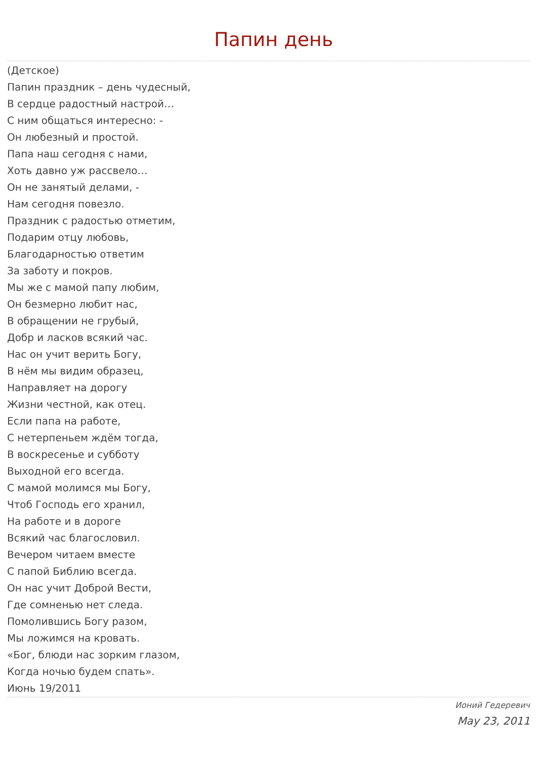Папин день
(Детское)
Папин праздник – день чудесный,
В сердце радостный настрой…
С ним общаться интересно: -
Он любезный и простой.
Папа наш сегодня с нами,
Хоть давно уж рассвело…
Он не занятый делами, -
Нам сегодня повезло.
Праздник с радостью отметим,
Подарим отцу любовь,
Благодарностью ответим
За заботу и покров.
Мы же с мамой папу любим,
Он безмерно любит нас,
В обращении не грубый,
Добр и ласков всякий час.
Нас он учит верить Богу,
В нём мы видим образец,
Направляет на дорогу
Жизни честной, как отец.
Если папа на работе,
С нетерпеньем ждём тогда,
В воскресенье и субботу
Выходной его всегда.
С мамой молимся мы Богу,
Чтоб Господь его хранил,
На работе и в дороге
Всякий час благословил.
Вечером читаем вместе
С папой Библию всегда.
Он нас учит Доброй Вести,
Где сомненью нет следа.
Помолившись Богу разом,
Мы ложимся на кровать.
«Бог, блюди нас зорким глазом,
Когда ночью будем спать».
Июнь 19/2011
Ионий Гедеревич
May 23, 2011